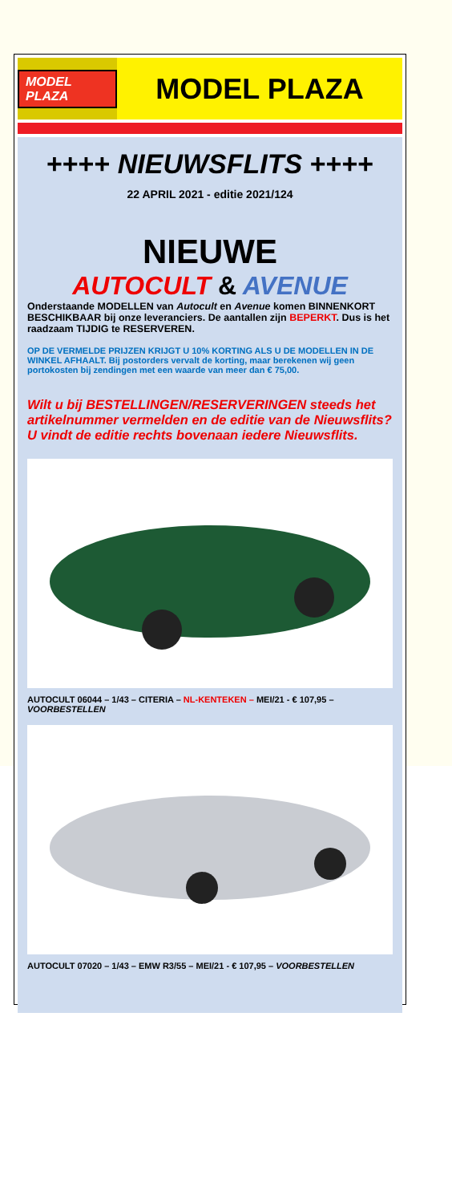MODEL PLAZA
MODEL PLAZA
++++ NIEUWSFLITS ++++
22 APRIL 2021 - editie 2021/124
NIEUWE
AUTOCULT & AVENUE
Onderstaande MODELLEN van Autocult en Avenue komen BINNENKORT BESCHIKBAAR bij onze leveranciers. De aantallen zijn BEPERKT. Dus is het raadzaam TIJDIG te RESERVEREN.
OP DE VERMELDE PRIJZEN KRIJGT U 10% KORTING ALS U DE MODELLEN IN DE WINKEL AFHAALT. Bij postorders vervalt de korting, maar berekenen wij geen portokosten bij zendingen met een waarde van meer dan € 75,00.
Wilt u bij BESTELLINGEN/RESERVERINGEN steeds het artikelnummer vermelden en de editie van de Nieuwsflits? U vindt de editie rechts bovenaan iedere Nieuwsflits.
AUTOCULT 06044 – 1/43 – CITERIA – NL-KENTEKEN – MEI/21 - € 107,95 – VOORBESTELLEN
AUTOCULT 07020 – 1/43 – EMW R3/55 – MEI/21 - € 107,95 – VOORBESTELLEN